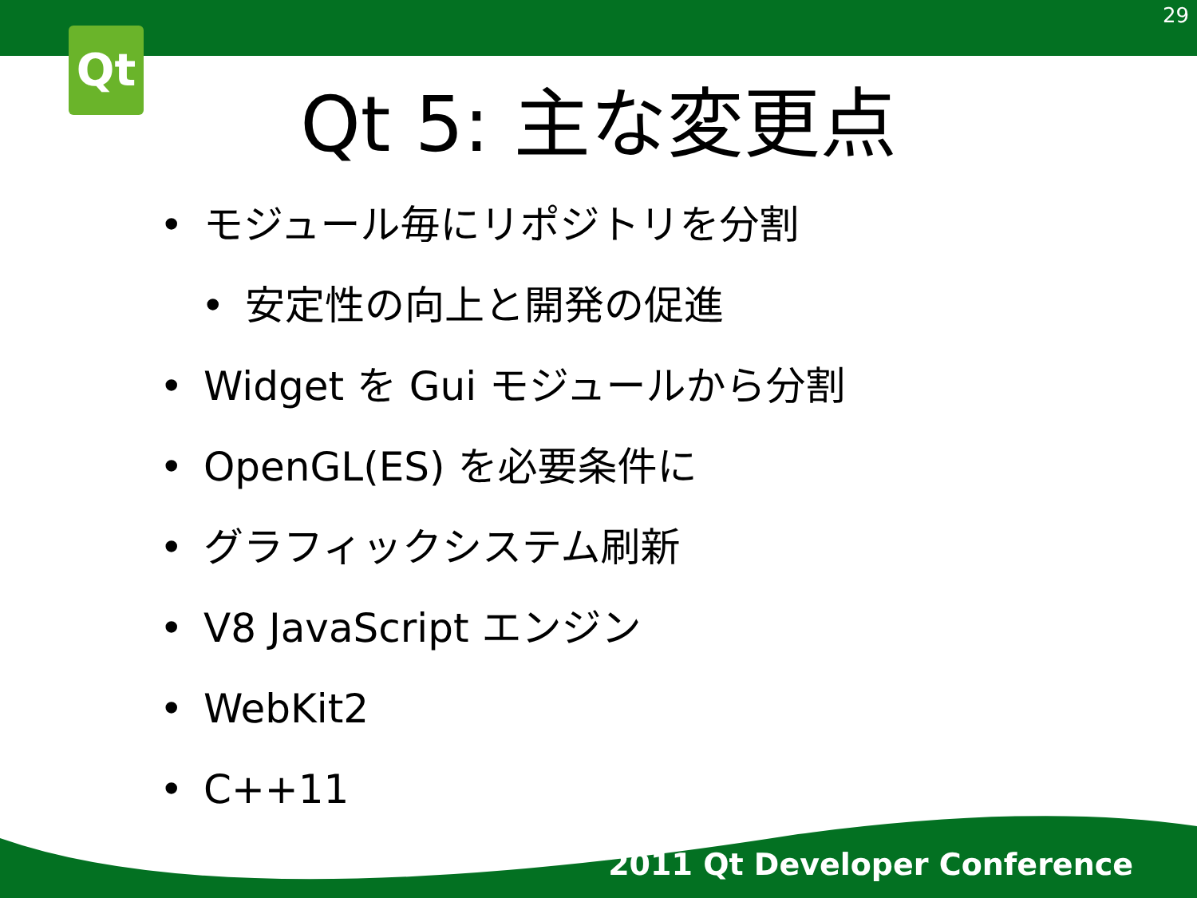29
Qt
Qt 5: 主な変更点
• モジュール毎にリポジトリを分割
• 安定性の向上と開発の促進
• Widget を Gui モジュールから分割
• OpenGL(ES) を必要条件に
• グラフィックシステム刷新
• V8 JavaScript エンジン
• WebKit2
• C++11
2011 Qt Developer Conference